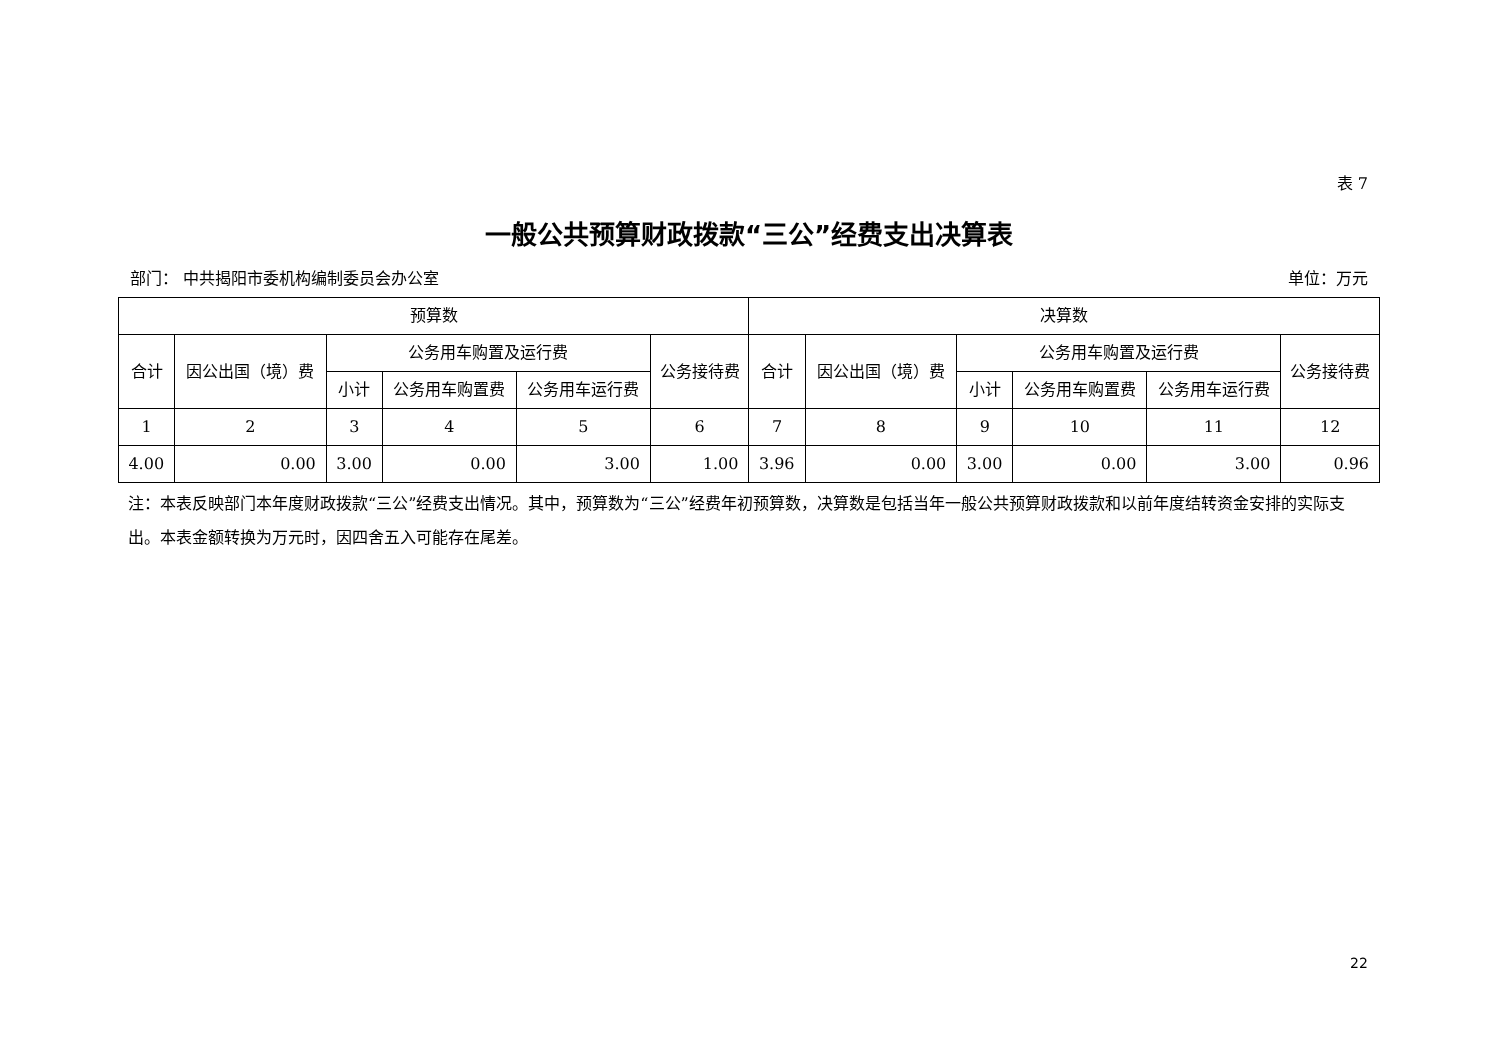表 7
一般公共预算财政拨款“三公”经费支出决算表
部门： 中共揭阳市委机构编制委员会办公室 单位：万元
| 预算数 | | | | | | 决算数 | | | | | |
| --- | --- | --- | --- | --- | --- | --- | --- | --- | --- | --- | --- |
| 合计 | 因公出国（境）费 | 公务用车购置及运行费 | | | 公务接待费 | 合计 | 因公出国（境）费 | 公务用车购置及运行费 | | | 公务接待费 |
| | | 小计 | 公务用车购置费 | 公务用车运行费 | | | | 小计 | 公务用车购置费 | 公务用车运行费 | |
| 1 | 2 | 3 | 4 | 5 | 6 | 7 | 8 | 9 | 10 | 11 | 12 |
| 4.00 | 0.00 | 3.00 | 0.00 | 3.00 | 1.00 | 3.96 | 0.00 | 3.00 | 0.00 | 3.00 | 0.96 |
注：本表反映部门本年度财政拨款“三公”经费支出情况。其中，预算数为“三公”经费年初预算数，决算数是包括当年一般公共预算财政拨款和以前年度结转资金安排的实际支出。本表金额转换为万元时，因四舍五入可能存在尾差。
22